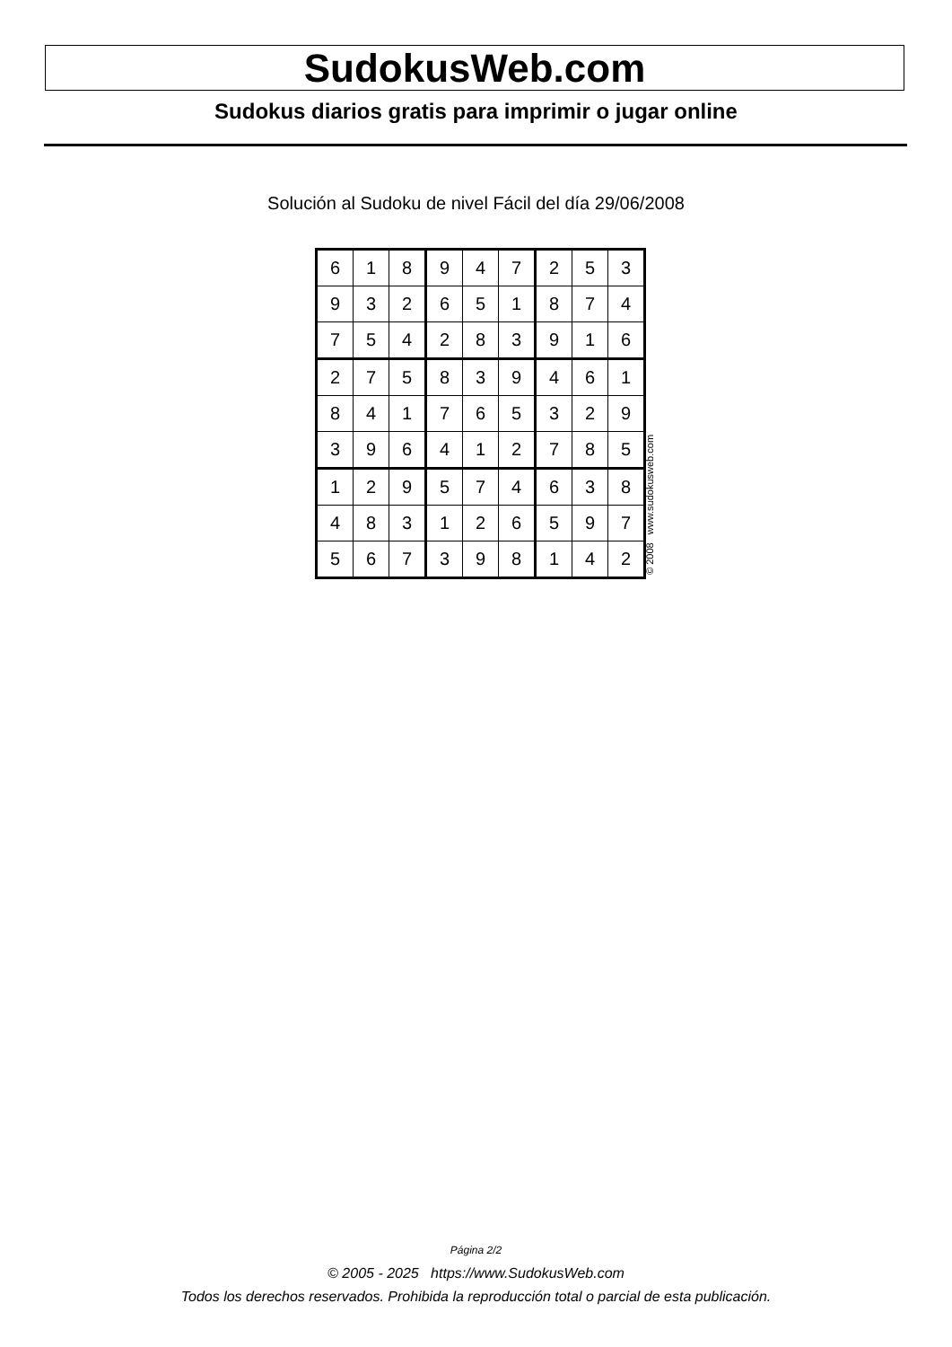SudokusWeb.com
Sudokus diarios gratis para imprimir o jugar online
Solución al Sudoku de nivel Fácil del día 29/06/2008
| 6 | 1 | 8 | 9 | 4 | 7 | 2 | 5 | 3 |
| 9 | 3 | 2 | 6 | 5 | 1 | 8 | 7 | 4 |
| 7 | 5 | 4 | 2 | 8 | 3 | 9 | 1 | 6 |
| 2 | 7 | 5 | 8 | 3 | 9 | 4 | 6 | 1 |
| 8 | 4 | 1 | 7 | 6 | 5 | 3 | 2 | 9 |
| 3 | 9 | 6 | 4 | 1 | 2 | 7 | 8 | 5 |
| 1 | 2 | 9 | 5 | 7 | 4 | 6 | 3 | 8 |
| 4 | 8 | 3 | 1 | 2 | 6 | 5 | 9 | 7 |
| 5 | 6 | 7 | 3 | 9 | 8 | 1 | 4 | 2 |
© 2008 www.sudokusweb.com
Página 2/2
© 2005 - 2025 https://www.SudokusWeb.com
Todos los derechos reservados. Prohibida la reproducción total o parcial de esta publicación.